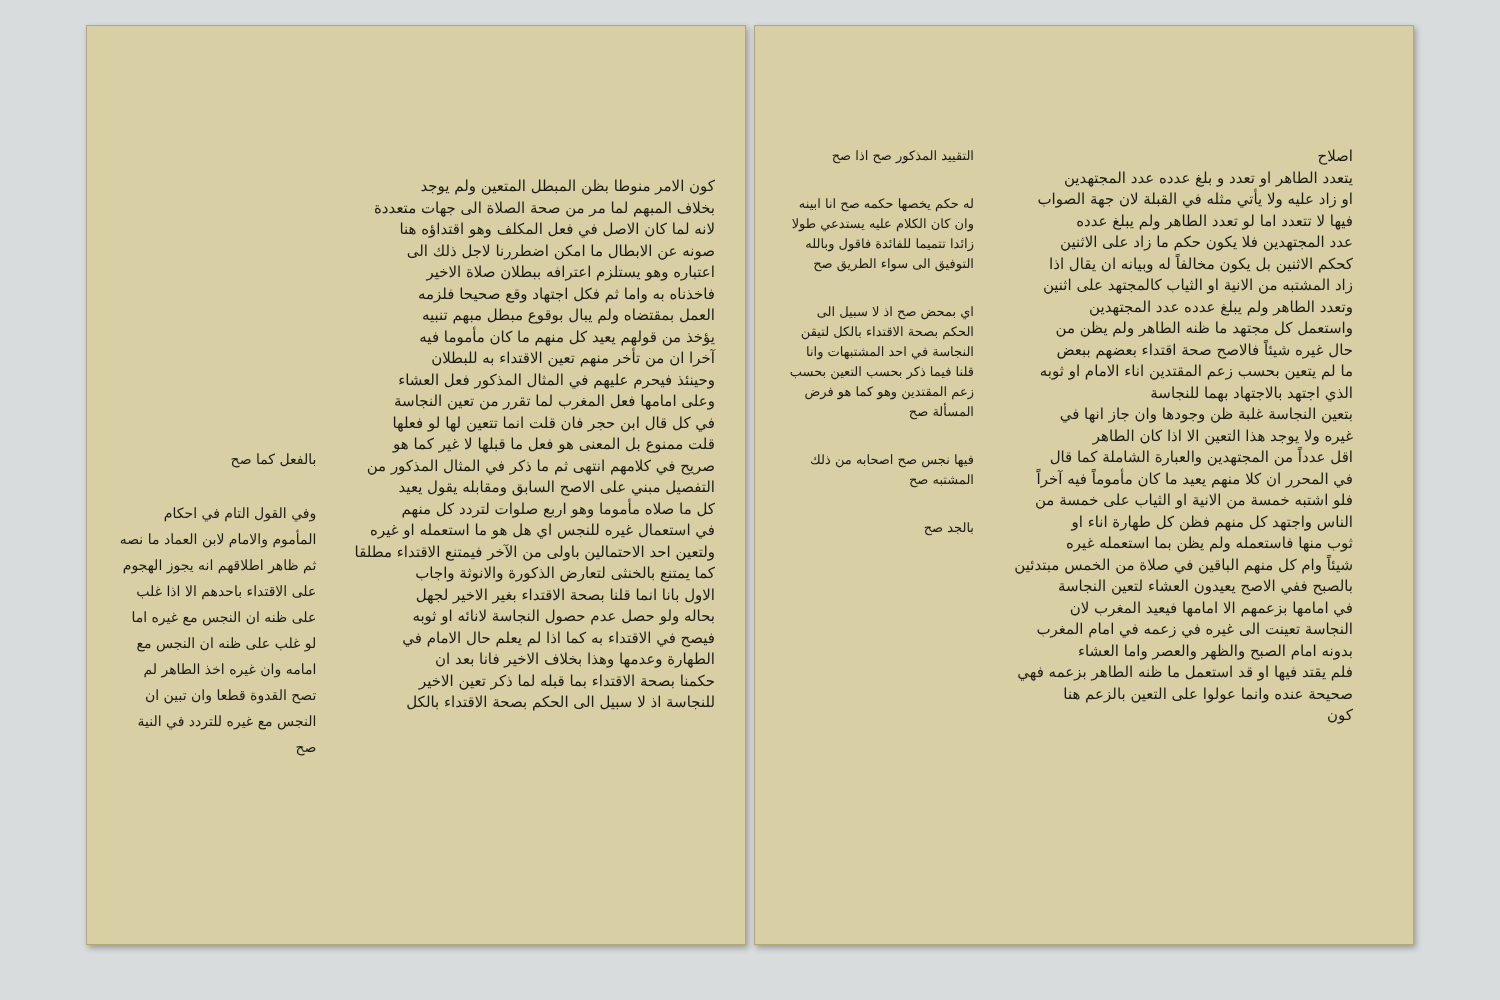اصلاح
يتعدد الطاهر او تعدد و بلغ عدده عدد المجتهدين
او زاد عليه ولا يأتي مثله في القبلة لان جهة الصواب
فيها لا تتعدد اما لو تعدد الطاهر ولم يبلغ عدده
عدد المجتهدين فلا يكون حكم ما زاد على الاثنين
كحكم الاثنين بل يكون مخالفاً له وبيانه ان يقال اذا
زاد المشتبه من الانية او الثياب كالمجتهد على اثنين
وتعدد الطاهر ولم يبلغ عدده عدد المجتهدين
واستعمل كل مجتهد ما ظنه الطاهر ولم يظن من
حال غيره شيئاً فالاصح صحة اقتداء بعضهم ببعض
ما لم يتعين بحسب زعم المقتدين اناء الامام او ثوبه
الذي اجتهد بالاجتهاد بهما للنجاسة
بتعين النجاسة غلبة ظن وجودها وان جاز انها في
غيره ولا يوجد هذا التعين الا اذا كان الطاهر
اقل عدداً من المجتهدين والعبارة الشاملة كما قال
في المحرر ان كلا منهم يعيد ما كان مأموماً فيه آخراً
فلو اشتبه خمسة من الانية او الثياب على خمسة من
الناس واجتهد كل منهم فظن كل طهارة اناء او
ثوب منها فاستعمله ولم يظن بما استعمله غيره
شيئاً وام كل منهم الباقين في صلاة من الخمس مبتدئين
بالصبح ففي الاصح يعيدون العشاء لتعين النجاسة
في امامها بزعمهم الا امامها فيعيد المغرب لان
النجاسة تعينت الى غيره في زعمه في امام المغرب
بدونه امام الصبح والظهر والعصر واما العشاء
فلم يقتد فيها او قد استعمل ما ظنه الطاهر بزعمه فهي
صحيحة عنده وانما عولوا على التعين بالزعم هنا
كون
التقييد المذكور صح اذا صح
له حكم يخصها حكمه صح انا ابينه وان كان الكلام عليه يستدعي طولا زائدا تتميما للفائدة فاقول وبالله التوفيق الى سواء الطريق صح
اي بمحض صح اذ لا سبيل الى الحكم بصحة الاقتداء بالكل لتيقن النجاسة في احد المشتبهات وانا قلنا فيما ذكر بحسب التعين بحسب زعم المقتدين وهو كما هو فرض المسألة صح
فيها نجس صح اصحابه من ذلك المشتبه صح
بالجد صح
كون الامر منوطا بظن المبطل المتعين ولم يوجد
بخلاف المبهم لما مر من صحة الصلاة الى جهات متعددة
لانه لما كان الاصل في فعل المكلف وهو اقتداؤه هنا
صونه عن الابطال ما امكن اضطررنا لاجل ذلك الى
اعتباره وهو يستلزم اعترافه ببطلان صلاة الاخير
فاخذناه به واما ثم فكل اجتهاد وقع صحيحا فلزمه
العمل بمقتضاه ولم يبال بوقوع مبطل مبهم تنبيه
يؤخذ من قولهم يعيد كل منهم ما كان مأموما فيه
آخرا ان من تأخر منهم تعين الاقتداء به للبطلان
وحينئذ فيحرم عليهم في المثال المذكور فعل العشاء
وعلى امامها فعل المغرب لما تقرر من تعين النجاسة
في كل قال ابن حجر فان قلت انما تتعين لها لو فعلها
قلت ممنوع بل المعنى هو فعل ما قبلها لا غير كما هو
صريح في كلامهم انتهى ثم ما ذكر في المثال المذكور من
التفصيل مبني على الاصح السابق ومقابله يقول يعيد
كل ما صلاه مأموما وهو اربع صلوات لتردد كل منهم
في استعمال غيره للنجس اي هل هو ما استعمله او غيره
ولتعين احد الاحتمالين باولى من الآخر فيمتنع الاقتداء مطلقا
كما يمتنع بالخنثى لتعارض الذكورة والانوثة واجاب
الاول بانا انما قلنا بصحة الاقتداء بغير الاخير لجهل
بحاله ولو حصل عدم حصول النجاسة لانائه او ثوبه
فيصح في الاقتداء به كما اذا لم يعلم حال الامام في
الطهارة وعدمها وهذا بخلاف الاخير فانا بعد ان
حكمنا بصحة الاقتداء بما قبله لما ذكر تعين الاخير
للنجاسة اذ لا سبيل الى الحكم بصحة الاقتداء بالكل
بالفعل كما صح
وفي القول التام في احكام المأموم والامام لابن العماد ما نصه ثم ظاهر اطلاقهم انه يجوز الهجوم على الاقتداء باحدهم الا اذا غلب على ظنه ان النجس مع غيره اما لو غلب على ظنه ان النجس مع امامه وان غيره اخذ الطاهر لم تصح القدوة قطعا وان تبين ان النجس مع غيره للتردد في النية صح